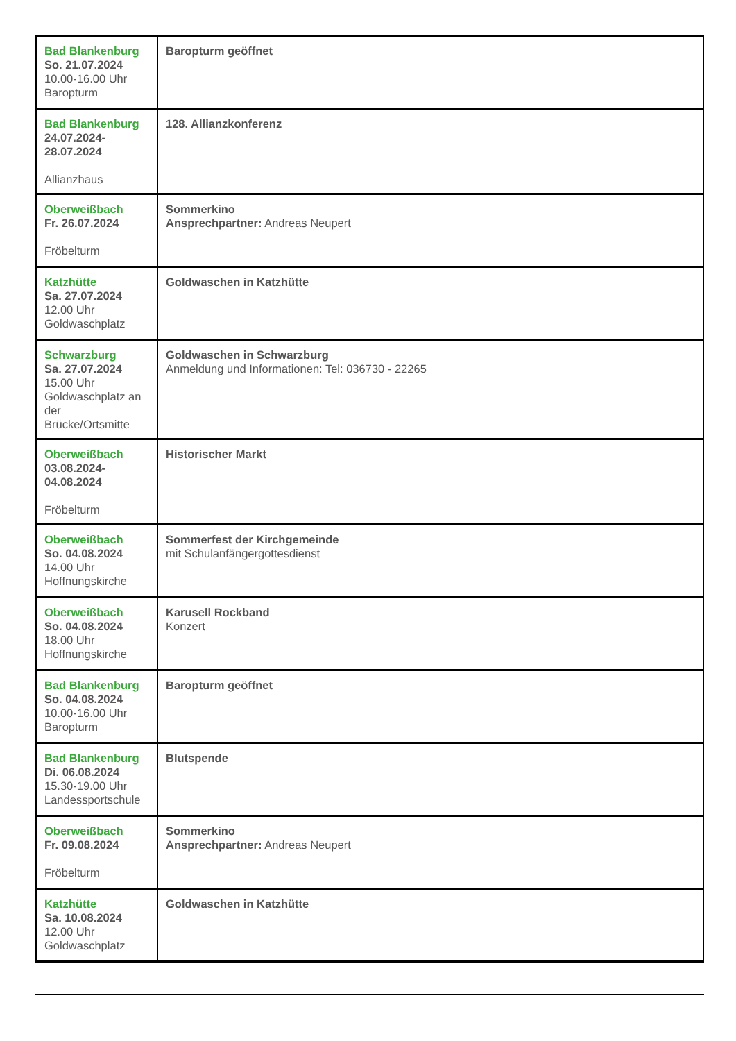| Bad Blankenburg So. 21.07.2024 10.00-16.00 Uhr Baropturm | Baropturm geöffnet |
| Bad Blankenburg 24.07.2024- 28.07.2024 Allianzhaus | 128. Allianzkonferenz |
| Oberweißbach Fr. 26.07.2024 Fröbelturm | Sommerkino Ansprechpartner: Andreas Neupert |
| Katzhütte Sa. 27.07.2024 12.00 Uhr Goldwaschplatz | Goldwaschen in Katzhütte |
| Schwarzburg Sa. 27.07.2024 15.00 Uhr Goldwaschplatz an der Brücke/Ortsmitte | Goldwaschen in Schwarzburg Anmeldung und Informationen: Tel: 036730 - 22265 |
| Oberweißbach 03.08.2024- 04.08.2024 Fröbelturm | Historischer Markt |
| Oberweißbach So. 04.08.2024 14.00 Uhr Hoffnungskirche | Sommerfest der Kirchgemeinde mit Schulanfängergottesdienst |
| Oberweißbach So. 04.08.2024 18.00 Uhr Hoffnungskirche | Karusell Rockband Konzert |
| Bad Blankenburg So. 04.08.2024 10.00-16.00 Uhr Baropturm | Baropturm geöffnet |
| Bad Blankenburg Di. 06.08.2024 15.30-19.00 Uhr Landessportschule | Blutspende |
| Oberweißbach Fr. 09.08.2024 Fröbelturm | Sommerkino Ansprechpartner: Andreas Neupert |
| Katzhütte Sa. 10.08.2024 12.00 Uhr Goldwaschplatz | Goldwaschen in Katzhütte |